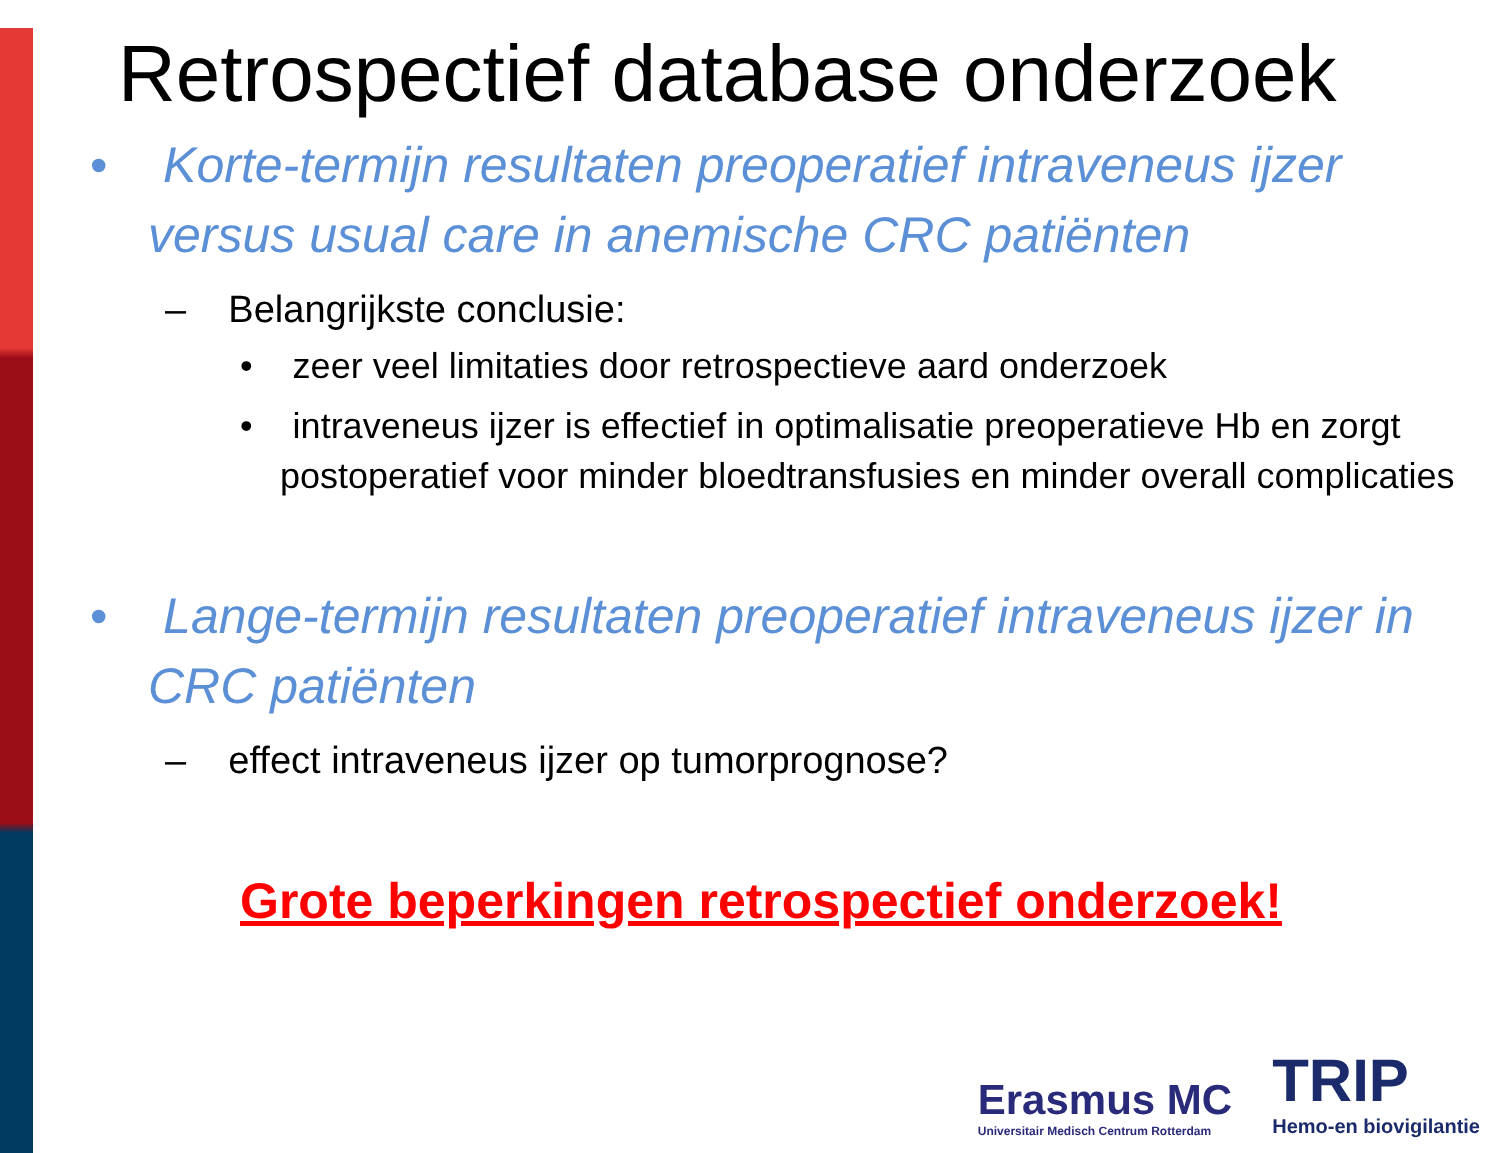Retrospectief database onderzoek
• Korte-termijn resultaten preoperatief intraveneus ijzer versus usual care in anemische CRC patiënten
– Belangrijkste conclusie:
• zeer veel limitaties door retrospectieve aard onderzoek
• intraveneus ijzer is effectief in optimalisatie preoperatieve Hb en zorgt postoperatief voor minder bloedtransfusies en minder overall complicaties
• Lange-termijn resultaten preoperatief intraveneus ijzer in CRC patiënten
– effect intraveneus ijzer op tumorprognose?
Grote beperkingen retrospectief onderzoek!
Erasmus MC
Universitair Medisch Centrum Rotterdam
TRIP
Hemo-en biovigilantie